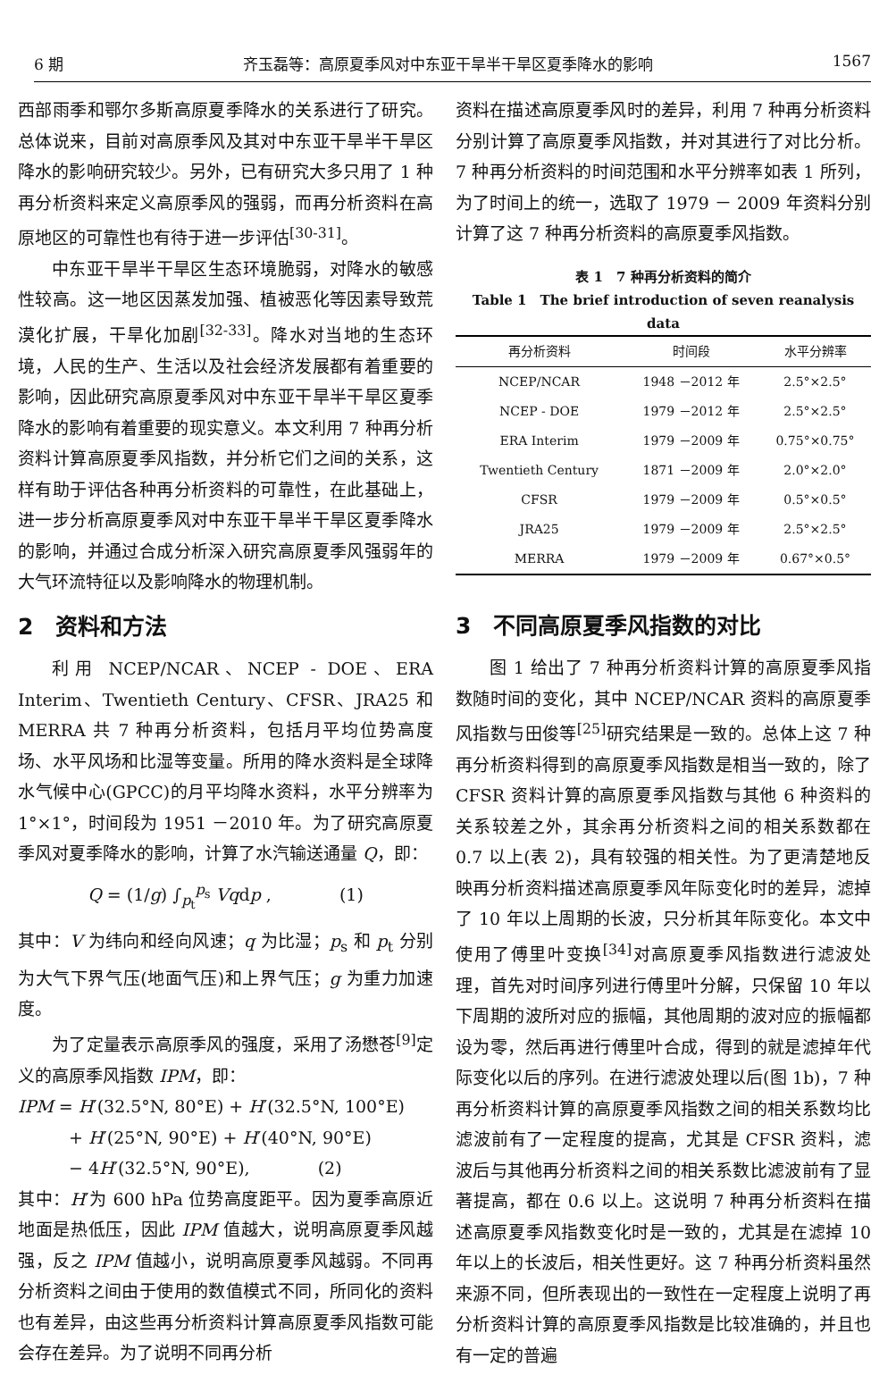6 期 齐玉磊等：高原夏季风对中东亚干旱半干旱区夏季降水的影响 1567
西部雨季和鄂尔多斯高原夏季降水的关系进行了研究。总体说来，目前对高原季风及其对中东亚干旱半干旱区降水的影响研究较少。另外，已有研究大多只用了 1 种再分析资料来定义高原季风的强弱，而再分析资料在高原地区的可靠性也有待于进一步评估<sup>[30-31]</sup>。
中东亚干旱半干旱区生态环境脆弱，对降水的敏感性较高。这一地区因蒸发加强、植被恶化等因素导致荒漠化扩展，干旱化加剧<sup>[32-33]</sup>。降水对当地的生态环境，人民的生产、生活以及社会经济发展都有着重要的影响，因此研究高原夏季风对中东亚干旱半干旱区夏季降水的影响有着重要的现实意义。本文利用 7 种再分析资料计算高原夏季风指数，并分析它们之间的关系，这样有助于评估各种再分析资料的可靠性，在此基础上，进一步分析高原夏季风对中东亚干旱半干旱区夏季降水的影响，并通过合成分析深入研究高原夏季风强弱年的大气环流特征以及影响降水的物理机制。
2　资料和方法
利用 NCEP/NCAR、NCEP - DOE、ERA Interim、Twentieth Century、CFSR、JRA25 和 MERRA 共 7 种再分析资料，包括月平均位势高度场、水平风场和比湿等变量。所用的降水资料是全球降水气候中心(GPCC)的月平均降水资料，水平分辨率为 1°×1°，时间段为 1951 －2010 年。为了研究高原夏季风对夏季降水的影响，计算了水汽输送通量 Q，即：
Q = (1/g) ∫<sub>p<sub>t</sub></sub><sup>p<sub>s</sub></sup> Vqdp ,　　　　(1)
其中：V 为纬向和经向风速；q 为比湿；p<sub>s</sub> 和 p<sub>t</sub> 分别为大气下界气压(地面气压)和上界气压；g 为重力加速度。
为了定量表示高原季风的强度，采用了汤懋苍<sup>[9]</sup>定义的高原季风指数 IPM，即：
IPM = H′(32.5°N, 80°E) + H′(32.5°N, 100°E)
　　　+ H′(25°N, 90°E) + H′(40°N, 90°E)
　　　− 4H′(32.5°N, 90°E),　　　　(2)
其中：H′为 600 hPa 位势高度距平。因为夏季高原近地面是热低压，因此 IPM 值越大，说明高原夏季风越强，反之 IPM 值越小，说明高原夏季风越弱。不同再分析资料之间由于使用的数值模式不同，所同化的资料也有差异，由这些再分析资料计算高原夏季风指数可能会存在差异。为了说明不同再分析
资料在描述高原夏季风时的差异，利用 7 种再分析资料分别计算了高原夏季风指数，并对其进行了对比分析。7 种再分析资料的时间范围和水平分辨率如表 1 所列，为了时间上的统一，选取了 1979 － 2009 年资料分别计算了这 7 种再分析资料的高原夏季风指数。
表 1　7 种再分析资料的简介
Table 1　The brief introduction of seven reanalysis data
| 再分析资料 | 时间段 | 水平分辨率 |
| --- | --- | --- |
| NCEP/NCAR | 1948 －2012 年 | 2.5°×2.5° |
| NCEP - DOE | 1979 －2012 年 | 2.5°×2.5° |
| ERA Interim | 1979 －2009 年 | 0.75°×0.75° |
| Twentieth Century | 1871 －2009 年 | 2.0°×2.0° |
| CFSR | 1979 －2009 年 | 0.5°×0.5° |
| JRA25 | 1979 －2009 年 | 2.5°×2.5° |
| MERRA | 1979 －2009 年 | 0.67°×0.5° |
3　不同高原夏季风指数的对比
图 1 给出了 7 种再分析资料计算的高原夏季风指数随时间的变化，其中 NCEP/NCAR 资料的高原夏季风指数与田俊等<sup>[25]</sup>研究结果是一致的。总体上这 7 种再分析资料得到的高原夏季风指数是相当一致的，除了 CFSR 资料计算的高原夏季风指数与其他 6 种资料的关系较差之外，其余再分析资料之间的相关系数都在 0.7 以上(表 2)，具有较强的相关性。为了更清楚地反映再分析资料描述高原夏季风年际变化时的差异，滤掉了 10 年以上周期的长波，只分析其年际变化。本文中使用了傅里叶变换<sup>[34]</sup>对高原夏季风指数进行滤波处理，首先对时间序列进行傅里叶分解，只保留 10 年以下周期的波所对应的振幅，其他周期的波对应的振幅都设为零，然后再进行傅里叶合成，得到的就是滤掉年代际变化以后的序列。在进行滤波处理以后(图 1b)，7 种再分析资料计算的高原夏季风指数之间的相关系数均比滤波前有了一定程度的提高，尤其是 CFSR 资料，滤波后与其他再分析资料之间的相关系数比滤波前有了显著提高，都在 0.6 以上。这说明 7 种再分析资料在描述高原夏季风指数变化时是一致的，尤其是在滤掉 10 年以上的长波后，相关性更好。这 7 种再分析资料虽然来源不同，但所表现出的一致性在一定程度上说明了再分析资料计算的高原夏季风指数是比较准确的，并且也有一定的普遍